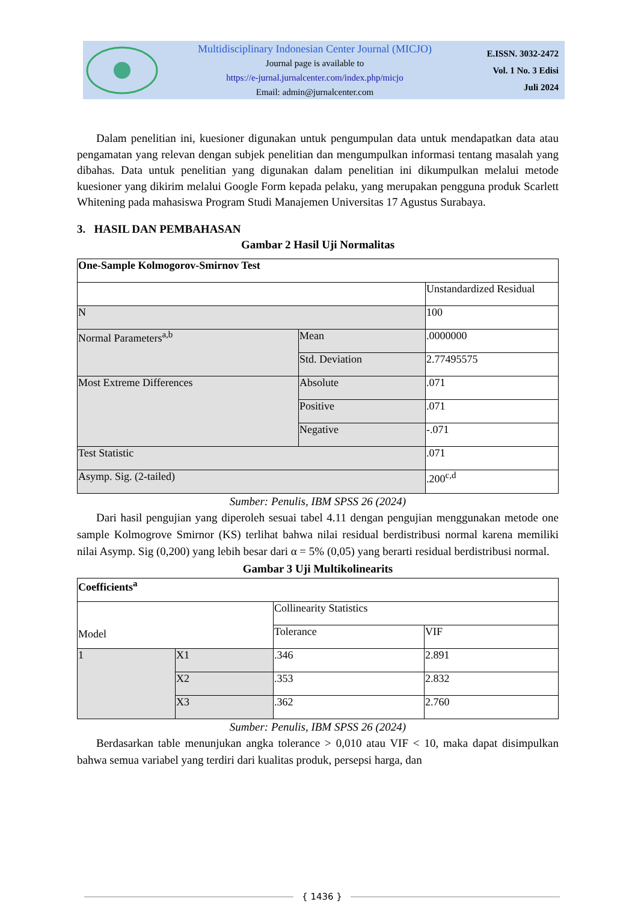Multidisciplinary Indonesian Center Journal (MICJO)
Journal page is available to
https://e-jurnal.jurnalcenter.com/index.php/micjo
Email: admin@jurnalcenter.com
E.ISSN. 3032-2472
Vol. 1 No. 3 Edisi
Juli 2024
Dalam penelitian ini, kuesioner digunakan untuk pengumpulan data untuk mendapatkan data atau pengamatan yang relevan dengan subjek penelitian dan mengumpulkan informasi tentang masalah yang dibahas. Data untuk penelitian yang digunakan dalam penelitian ini dikumpulkan melalui metode kuesioner yang dikirim melalui Google Form kepada pelaku, yang merupakan pengguna produk Scarlett Whitening pada mahasiswa Program Studi Manajemen Universitas 17 Agustus Surabaya.
3. HASIL DAN PEMBAHASAN
Gambar 2 Hasil Uji Normalitas
| One-Sample Kolmogorov-Smirnov Test | | |
| | | Unstandardized Residual |
| N | | 100 |
| Normal Parameters<sup>a,b</sup> | Mean | .0000000 |
| | Std. Deviation | 2.77495575 |
| Most Extreme Differences | Absolute | .071 |
| | Positive | .071 |
| | Negative | -.071 |
| Test Statistic | | .071 |
| Asymp. Sig. (2-tailed) | | .200<sup>c,d</sup> |
Sumber: Penulis, IBM SPSS 26 (2024)
Dari hasil pengujian yang diperoleh sesuai tabel 4.11 dengan pengujian menggunakan metode one sample Kolmogrove Smirnor (KS) terlihat bahwa nilai residual berdistribusi normal karena memiliki nilai Asymp. Sig (0,200) yang lebih besar dari α = 5% (0,05) yang berarti residual berdistribusi normal.
Gambar 3 Uji Multikolinearits
| Coefficients<sup>a</sup> | | | |
| Model | | Collinearity Statistics | |
| | | Tolerance | VIF |
| 1 | X1 | .346 | 2.891 |
| | X2 | .353 | 2.832 |
| | X3 | .362 | 2.760 |
Sumber: Penulis, IBM SPSS 26 (2024)
Berdasarkan table menunjukan angka tolerance > 0,010 atau VIF < 10, maka dapat disimpulkan bahwa semua variabel yang terdiri dari kualitas produk, persepsi harga, dan
{ 1436 }